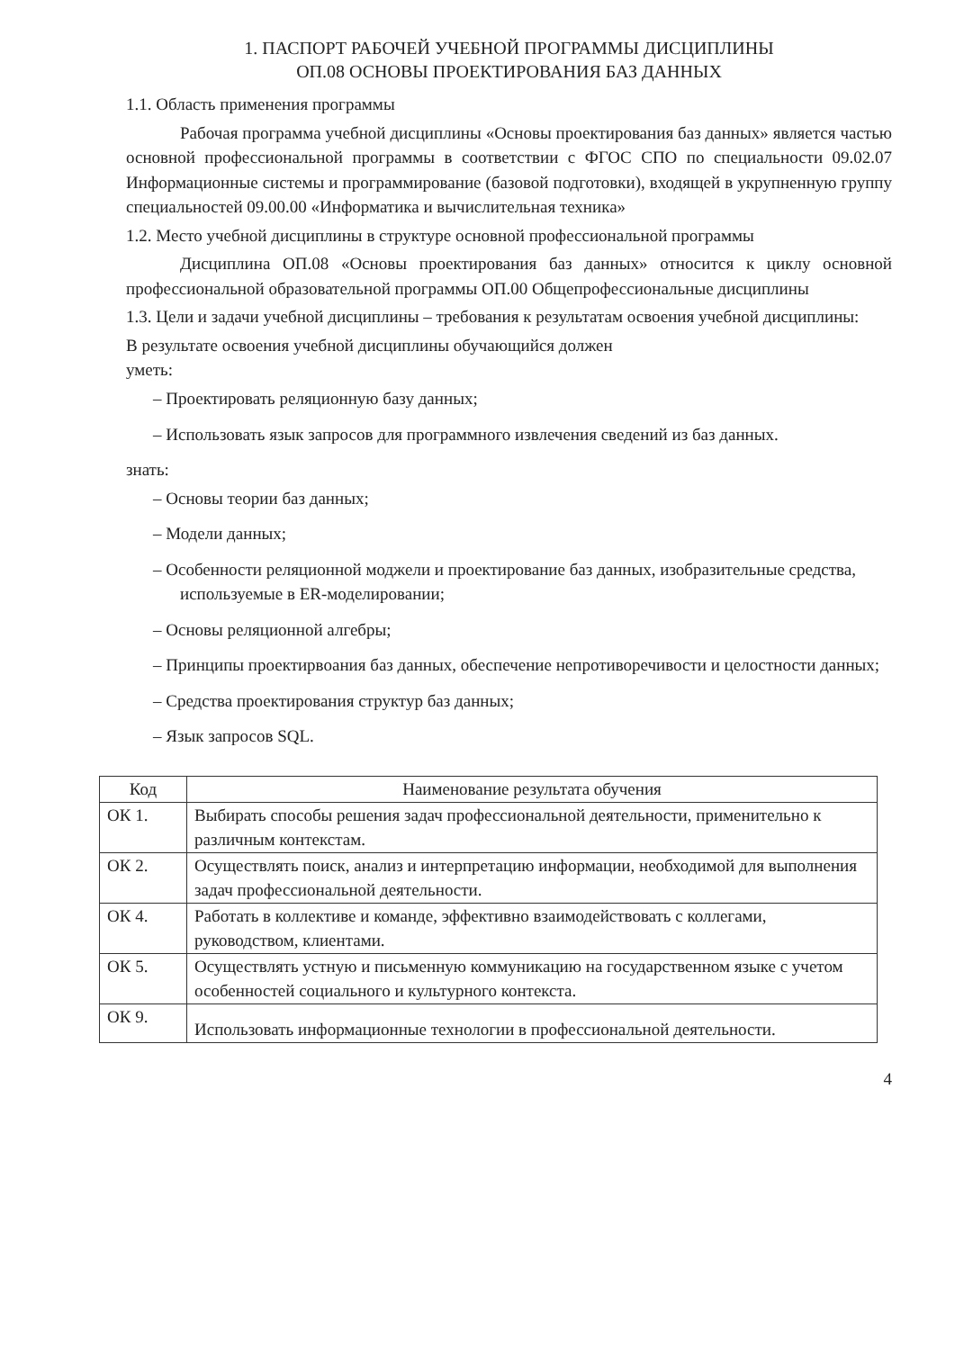1. ПАСПОРТ РАБОЧЕЙ УЧЕБНОЙ ПРОГРАММЫ ДИСЦИПЛИНЫ
ОП.08 ОСНОВЫ ПРОЕКТИРОВАНИЯ БАЗ ДАННЫХ
1.1. Область применения программы
Рабочая программа учебной дисциплины «Основы проектирования баз данных» является частью основной профессиональной программы в соответствии с ФГОС СПО по специальности 09.02.07 Информационные системы и программирование (базовой подготовки), входящей в укрупненную группу специальностей 09.00.00 «Информатика и вычислительная техника»
1.2. Место учебной дисциплины в структуре основной профессиональной программы
Дисциплина ОП.08 «Основы проектирования баз данных» относится к циклу основной профессиональной образовательной программы ОП.00 Общепрофессиональные дисциплины
1.3. Цели и задачи учебной дисциплины – требования к результатам освоения учебной дисциплины:
В результате освоения учебной дисциплины обучающийся должен
уметь:
– Проектировать реляционную базу данных;
– Использовать язык запросов для программного извлечения сведений из баз данных.
знать:
– Основы теории баз данных;
– Модели данных;
– Особенности реляционной моджели и проектирование баз данных, изобразительные средства, используемые в ER-моделировании;
– Основы реляционной алгебры;
– Принципы проектирвоания баз данных, обеспечение непротиворечивости и целостности данных;
– Средства проектирования структур баз данных;
– Язык запросов SQL.
| Код | Наименование результата обучения |
| --- | --- |
| ОК 1. | Выбирать способы решения задач профессиональной деятельности, применительно к различным контекстам. |
| ОК 2. | Осуществлять поиск, анализ и интерпретацию информации, необходимой для выполнения задач профессиональной деятельности. |
| ОК 4. | Работать в коллективе и команде, эффективно взаимодействовать с коллегами, руководством, клиентами. |
| ОК 5. | Осуществлять устную и письменную коммуникацию на государственном языке с учетом особенностей социального и культурного контекста. |
| ОК 9. | Использовать информационные технологии в профессиональной деятельности. |
4